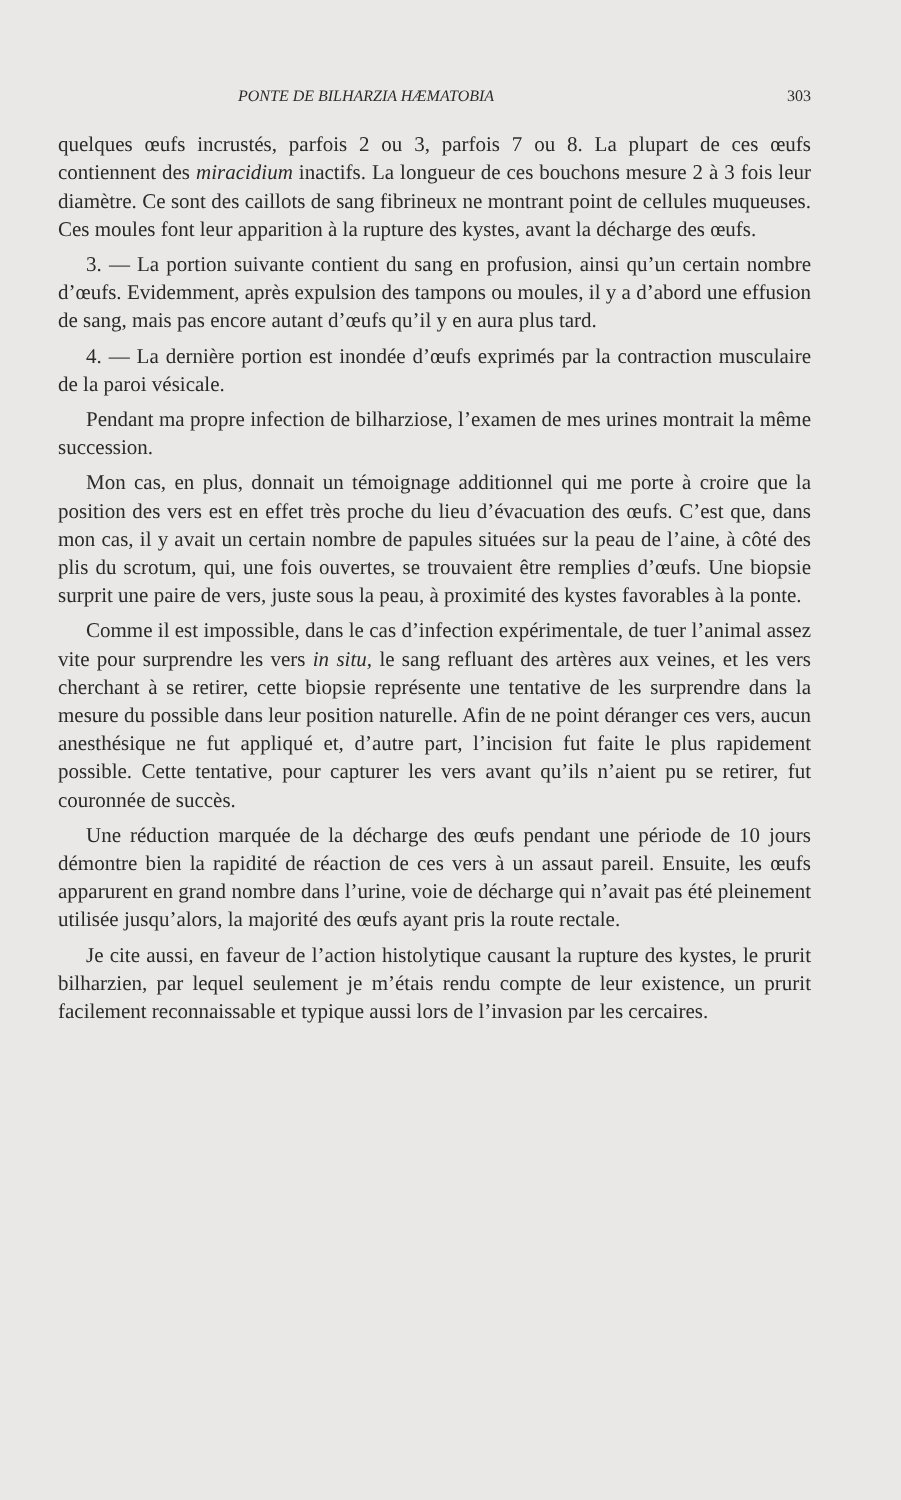PONTE DE BILHARZIA HÆMATOBIA 303
quelques œufs incrustés, parfois 2 ou 3, parfois 7 ou 8. La plupart de ces œufs contiennent des miracidium inactifs. La longueur de ces bouchons mesure 2 à 3 fois leur diamètre. Ce sont des caillots de sang fibrineux ne montrant point de cellules muqueuses. Ces moules font leur apparition à la rupture des kystes, avant la décharge des œufs.
3. — La portion suivante contient du sang en profusion, ainsi qu’un certain nombre d’œufs. Evidemment, après expulsion des tampons ou moules, il y a d’abord une effusion de sang, mais pas encore autant d’œufs qu’il y en aura plus tard.
4. — La dernière portion est inondée d’œufs exprimés par la contraction musculaire de la paroi vésicale.
Pendant ma propre infection de bilharziose, l’examen de mes urines montrait la même succession.
Mon cas, en plus, donnait un témoignage additionnel qui me porte à croire que la position des vers est en effet très proche du lieu d’évacuation des œufs. C’est que, dans mon cas, il y avait un certain nombre de papules situées sur la peau de l’aine, à côté des plis du scrotum, qui, une fois ouvertes, se trouvaient être remplies d’œufs. Une biopsie surprit une paire de vers, juste sous la peau, à proximité des kystes favorables à la ponte.
Comme il est impossible, dans le cas d’infection expérimentale, de tuer l’animal assez vite pour surprendre les vers in situ, le sang refluant des artères aux veines, et les vers cherchant à se retirer, cette biopsie représente une tentative de les surprendre dans la mesure du possible dans leur position naturelle. Afin de ne point déranger ces vers, aucun anesthésique ne fut appliqué et, d’autre part, l’incision fut faite le plus rapidement possible. Cette tentative, pour capturer les vers avant qu’ils n’aient pu se retirer, fut couronnée de succès.
Une réduction marquée de la décharge des œufs pendant une période de 10 jours démontre bien la rapidité de réaction de ces vers à un assaut pareil. Ensuite, les œufs apparurent en grand nombre dans l’urine, voie de décharge qui n’avait pas été pleinement utilisée jusqu’alors, la majorité des œufs ayant pris la route rectale.
Je cite aussi, en faveur de l’action histolytique causant la rupture des kystes, le prurit bilharzien, par lequel seulement je m’étais rendu compte de leur existence, un prurit facilement reconnaissable et typique aussi lors de l’invasion par les cercaires.